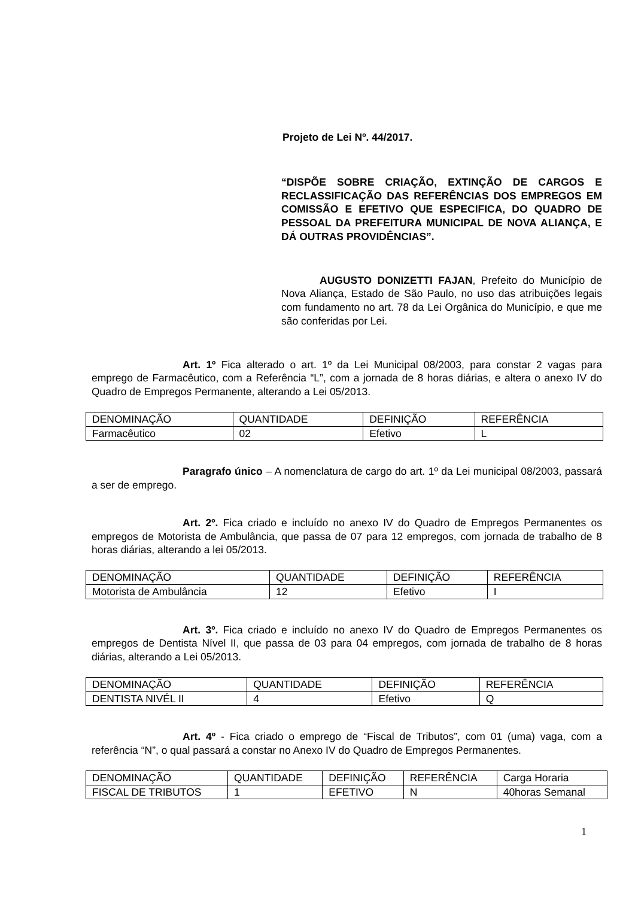Projeto de Lei Nº. 44/2017.
“DISPÕE SOBRE CRIAÇÃO, EXTINÇÃO DE CARGOS E RECLASSIFICAÇÃO DAS REFERÊNCIAS DOS EMPREGOS EM COMISSÃO E EFETIVO QUE ESPECIFICA, DO QUADRO DE PESSOAL DA PREFEITURA MUNICIPAL DE NOVA ALIANÇA, E DÁ OUTRAS PROVIDÊNCIAS”.
AUGUSTO DONIZETTI FAJAN, Prefeito do Município de Nova Aliança, Estado de São Paulo, no uso das atribuições legais com fundamento no art. 78 da Lei Orgânica do Município, e que me são conferidas por Lei.
Art. 1º Fica alterado o art. 1º da Lei Municipal 08/2003, para constar 2 vagas para emprego de Farmacêutico, com a Referência “L”, com a jornada de 8 horas diárias, e altera o anexo IV do Quadro de Empregos Permanente, alterando a Lei 05/2013.
| DENOMINAÇÃO | QUANTIDADE | DEFINIÇÃO | REFERÊNCIA |
| Farmacêutico | 02 | Efetivo | L |
Paragrafo único – A nomenclatura de cargo do art. 1º da Lei municipal 08/2003, passará a ser de emprego.
Art. 2º. Fica criado e incluído no anexo IV do Quadro de Empregos Permanentes os empregos de Motorista de Ambulância, que passa de 07 para 12 empregos, com jornada de trabalho de 8 horas diárias, alterando a lei 05/2013.
| DENOMINAÇÃO | QUANTIDADE | DEFINIÇÃO | REFERÊNCIA |
| Motorista de Ambulância | 12 | Efetivo | I |
Art. 3º. Fica criado e incluído no anexo IV do Quadro de Empregos Permanentes os empregos de Dentista Nível II, que passa de 03 para 04 empregos, com jornada de trabalho de 8 horas diárias, alterando a Lei 05/2013.
| DENOMINAÇÃO | QUANTIDADE | DEFINIÇÃO | REFERÊNCIA |
| DENTISTA NIVÉL II | 4 | Efetivo | Q |
Art. 4º - Fica criado o emprego de “Fiscal de Tributos”, com 01 (uma) vaga, com a referência “N”, o qual passará a constar no Anexo IV do Quadro de Empregos Permanentes.
| DENOMINAÇÃO | QUANTIDADE | DEFINIÇÃO | REFERÊNCIA | Carga Horaria |
| FISCAL DE TRIBUTOS | 1 | EFETIVO | N | 40horas Semanal |
1